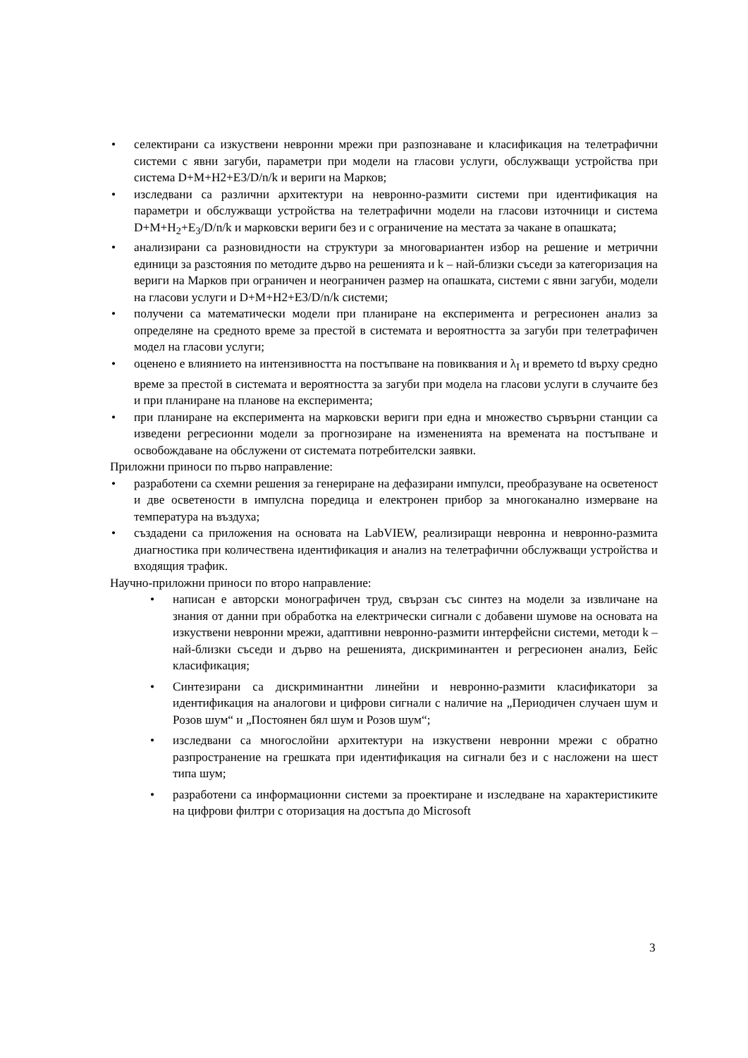• селектирани са изкуствени невронни мрежи при разпознаване и класификация на телетрафични системи с явни загуби, параметри при модели на гласови услуги, обслужващи устройства при система D+M+H2+E3/D/n/k и вериги на Марков;
• изследвани са различни архитектури на невронно-размити системи при идентификация на параметри и обслужващи устройства на телетрафични модели на гласови източници и система D+M+H<sub>2</sub>+E<sub>3</sub>/D/n/k и марковски вериги без и с ограничение на местата за чакане в опашката;
• анализирани са разновидности на структури за многовариантен избор на решение и метрични единици за разстояния по методите дърво на решенията и k – най-близки съседи за категоризация на вериги на Марков при ограничен и неограничен размер на опашката, системи с явни загуби, модели на гласови услуги и D+M+H2+E3/D/n/k системи;
• получени са математически модели при планиране на експеримента и регресионен анализ за определяне на средното време за престой в системата и вероятността за загуби при телетрафичен модел на гласови услуги;
• оценено е влиянието на интензивността на постъпване на повиквания и λ<sub>I</sub> и времето td върху средно време за престой в системата и вероятността за загуби при модела на гласови услуги в случаите без и при планиране на планове на експеримента;
• при планиране на експеримента на марковски вериги при една и множество сървърни станции са изведени регресионни модели за прогнозиране на измененията на времената на постъпване и освобождаване на обслужени от системата потребителски заявки.
Приложни приноси по първо направление:
• разработени са схемни решения за генериране на дефазирани импулси, преобразуване на осветеност и две осветености в импулсна поредица и електронен прибор за многоканално измерване на температура на въздуха;
• създадени са приложения на основата на LabVIEW, реализиращи невронна и невронно-размита диагностика при количествена идентификация и анализ на телетрафични обслужващи устройства и входящия трафик.
Научно-приложни приноси по второ направление:
• написан е авторски монографичен труд, свързан със синтез на модели за извличане на знания от данни при обработка на електрически сигнали с добавени шумове на основата на изкуствени невронни мрежи, адаптивни невронно-размити интерфейсни системи, методи k – най-близки съседи и дърво на решенията, дискриминантен и регресионен анализ, Бейс класификация;
• Синтезирани са дискриминантни линейни и невронно-размити класификатори за идентификация на аналогови и цифрови сигнали с наличие на „Периодичен случаен шум и Розов шум“ и „Постоянен бял шум и Розов шум“;
• изследвани са многослойни архитектури на изкуствени невронни мрежи с обратно разпространение на грешката при идентификация на сигнали без и с насложени на шест типа шум;
• разработени са информационни системи за проектиране и изследване на характеристиките на цифрови филтри с оторизация на достъпа до Microsoft
3